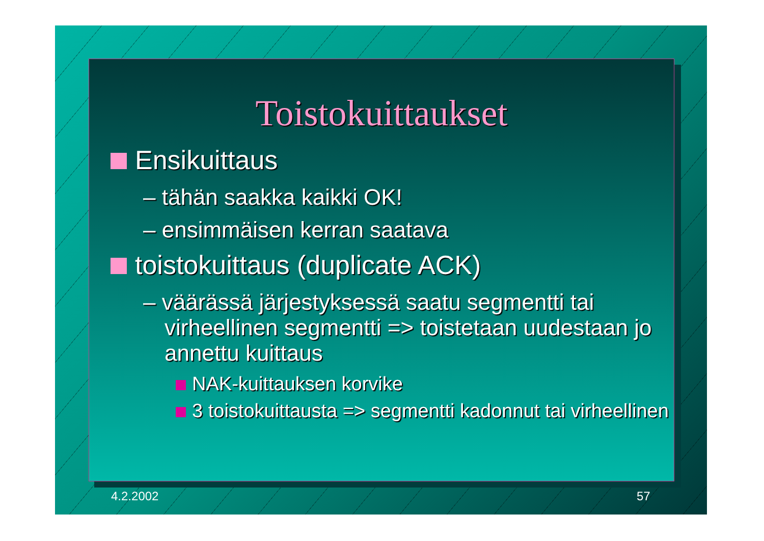Toistokuittaukset
Ensikuittaus
– tähän saakka kaikki OK!
– ensimmäisen kerran saatava
toistokuittaus (duplicate ACK)
– väärässä järjestyksessä saatu segmentti tai virheellinen segmentti => toistetaan uudestaan jo annettu kuittaus
NAK-kuittauksen korvike
3 toistokuittausta => segmentti kadonnut tai virheellinen
4.2.2002 57